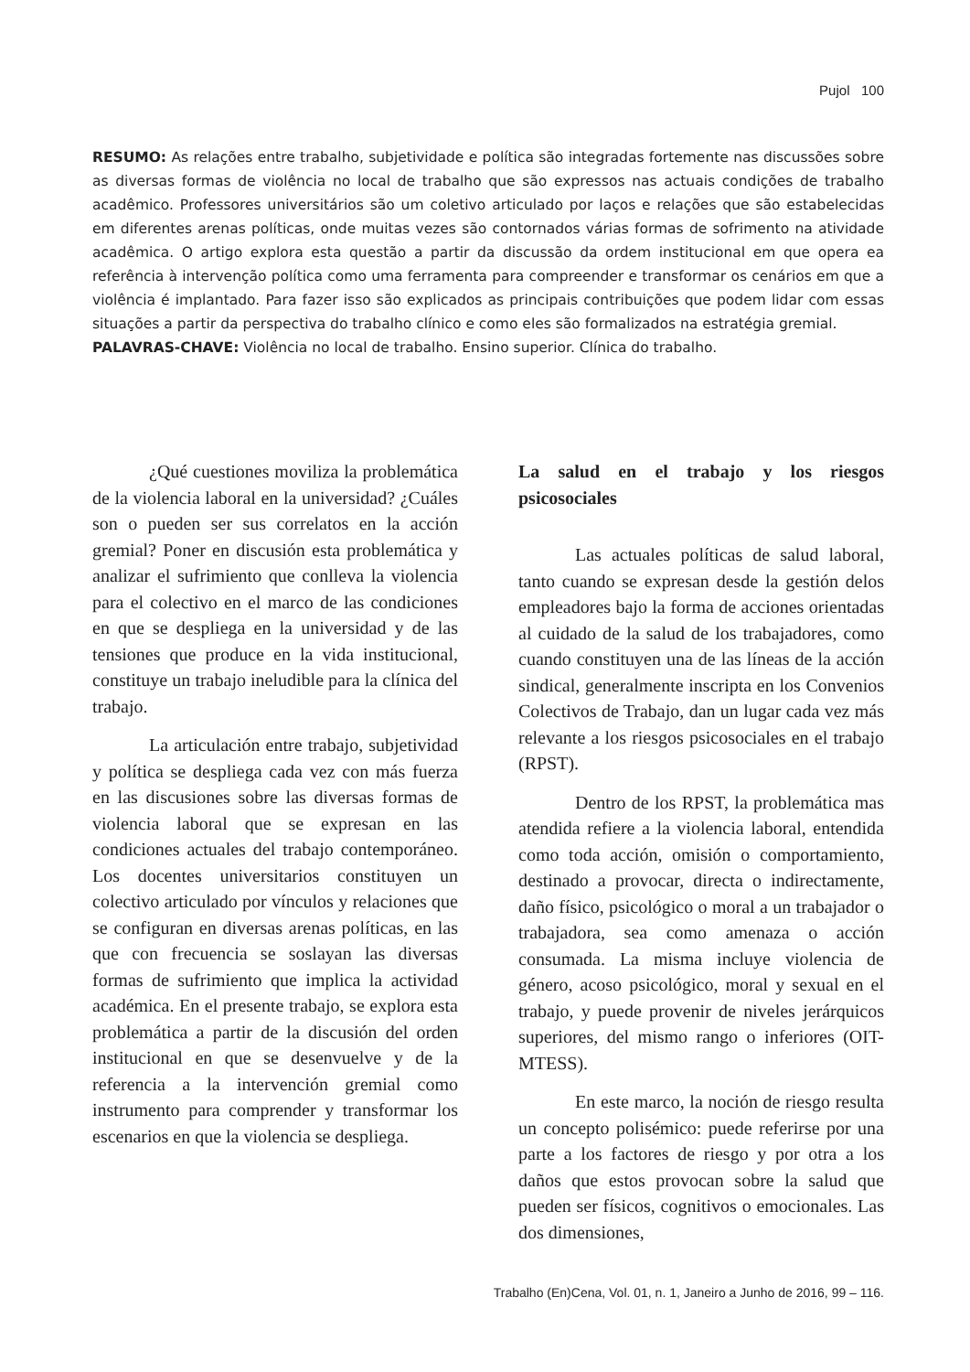Pujol 100
RESUMO: As relações entre trabalho, subjetividade e política são integradas fortemente nas discussões sobre as diversas formas de violência no local de trabalho que são expressos nas actuais condições de trabalho acadêmico. Professores universitários são um coletivo articulado por laços e relações que são estabelecidas em diferentes arenas políticas, onde muitas vezes são contornados várias formas de sofrimento na atividade acadêmica. O artigo explora esta questão a partir da discussão da ordem institucional em que opera ea referência à intervenção política como uma ferramenta para compreender e transformar os cenários em que a violência é implantado. Para fazer isso são explicados as principais contribuições que podem lidar com essas situações a partir da perspectiva do trabalho clínico e como eles são formalizados na estratégia gremial.
PALAVRAS-CHAVE: Violência no local de trabalho. Ensino superior. Clínica do trabalho.
¿Qué cuestiones moviliza la problemática de la violencia laboral en la universidad? ¿Cuáles son o pueden ser sus correlatos en la acción gremial? Poner en discusión esta problemática y analizar el sufrimiento que conlleva la violencia para el colectivo en el marco de las condiciones en que se despliega en la universidad y de las tensiones que produce en la vida institucional, constituye un trabajo ineludible para la clínica del trabajo.
La articulación entre trabajo, subjetividad y política se despliega cada vez con más fuerza en las discusiones sobre las diversas formas de violencia laboral que se expresan en las condiciones actuales del trabajo contemporáneo. Los docentes universitarios constituyen un colectivo articulado por vínculos y relaciones que se configuran en diversas arenas políticas, en las que con frecuencia se soslayan las diversas formas de sufrimiento que implica la actividad académica. En el presente trabajo, se explora esta problemática a partir de la discusión del orden institucional en que se desenvuelve y de la referencia a la intervención gremial como instrumento para comprender y transformar los escenarios en que la violencia se despliega.
La salud en el trabajo y los riesgos psicosociales
Las actuales políticas de salud laboral, tanto cuando se expresan desde la gestión delos empleadores bajo la forma de acciones orientadas al cuidado de la salud de los trabajadores, como cuando constituyen una de las líneas de la acción sindical, generalmente inscripta en los Convenios Colectivos de Trabajo, dan un lugar cada vez más relevante a los riesgos psicosociales en el trabajo (RPST).
Dentro de los RPST, la problemática mas atendida refiere a la violencia laboral, entendida como toda acción, omisión o comportamiento, destinado a provocar, directa o indirectamente, daño físico, psicológico o moral a un trabajador o trabajadora, sea como amenaza o acción consumada. La misma incluye violencia de género, acoso psicológico, moral y sexual en el trabajo, y puede provenir de niveles jerárquicos superiores, del mismo rango o inferiores (OIT-MTESS).
En este marco, la noción de riesgo resulta un concepto polisémico: puede referirse por una parte a los factores de riesgo y por otra a los daños que estos provocan sobre la salud que pueden ser físicos, cognitivos o emocionales. Las dos dimensiones,
Trabalho (En)Cena, Vol. 01, n. 1, Janeiro a Junho de 2016, 99 – 116.